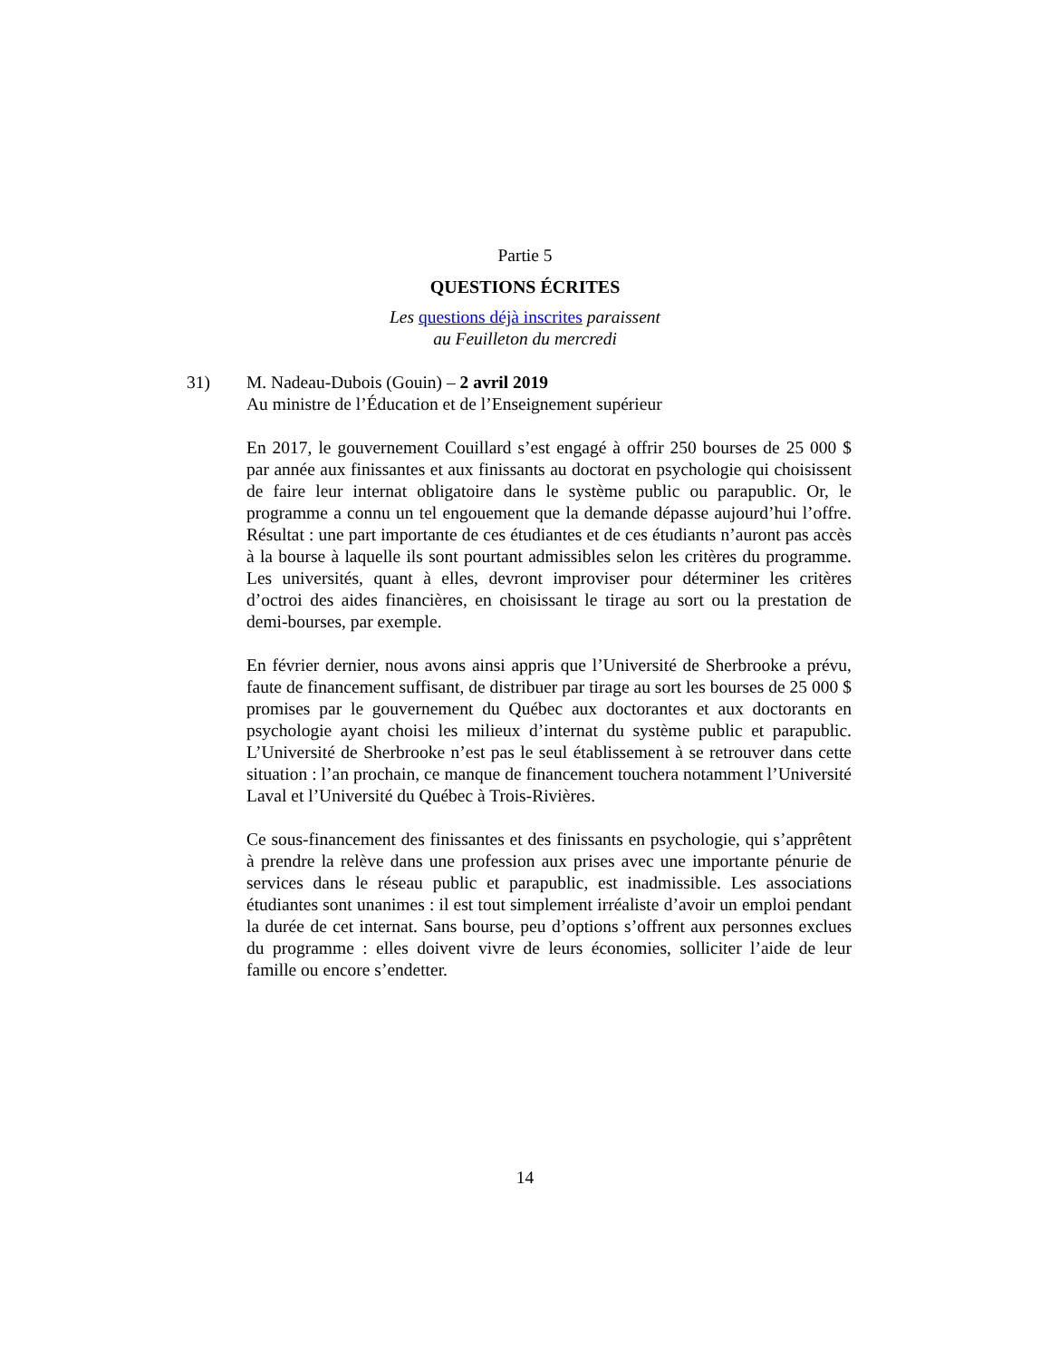Partie 5
QUESTIONS ÉCRITES
Les questions déjà inscrites paraissent
au Feuilleton du mercredi
31) M. Nadeau-Dubois (Gouin) – 2 avril 2019
Au ministre de l’Éducation et de l’Enseignement supérieur
En 2017, le gouvernement Couillard s’est engagé à offrir 250 bourses de 25 000 $ par année aux finissantes et aux finissants au doctorat en psychologie qui choisissent de faire leur internat obligatoire dans le système public ou parapublic. Or, le programme a connu un tel engouement que la demande dépasse aujourd’hui l’offre. Résultat : une part importante de ces étudiantes et de ces étudiants n’auront pas accès à la bourse à laquelle ils sont pourtant admissibles selon les critères du programme. Les universités, quant à elles, devront improviser pour déterminer les critères d’octroi des aides financières, en choisissant le tirage au sort ou la prestation de demi-bourses, par exemple.
En février dernier, nous avons ainsi appris que l’Université de Sherbrooke a prévu, faute de financement suffisant, de distribuer par tirage au sort les bourses de 25 000 $ promises par le gouvernement du Québec aux doctorantes et aux doctorants en psychologie ayant choisi les milieux d’internat du système public et parapublic. L’Université de Sherbrooke n’est pas le seul établissement à se retrouver dans cette situation : l’an prochain, ce manque de financement touchera notamment l’Université Laval et l’Université du Québec à Trois-Rivières.
Ce sous-financement des finissantes et des finissants en psychologie, qui s’apprêtent à prendre la relève dans une profession aux prises avec une importante pénurie de services dans le réseau public et parapublic, est inadmissible. Les associations étudiantes sont unanimes : il est tout simplement irréaliste d’avoir un emploi pendant la durée de cet internat. Sans bourse, peu d’options s’offrent aux personnes exclues du programme : elles doivent vivre de leurs économies, solliciter l’aide de leur famille ou encore s’endetter.
14